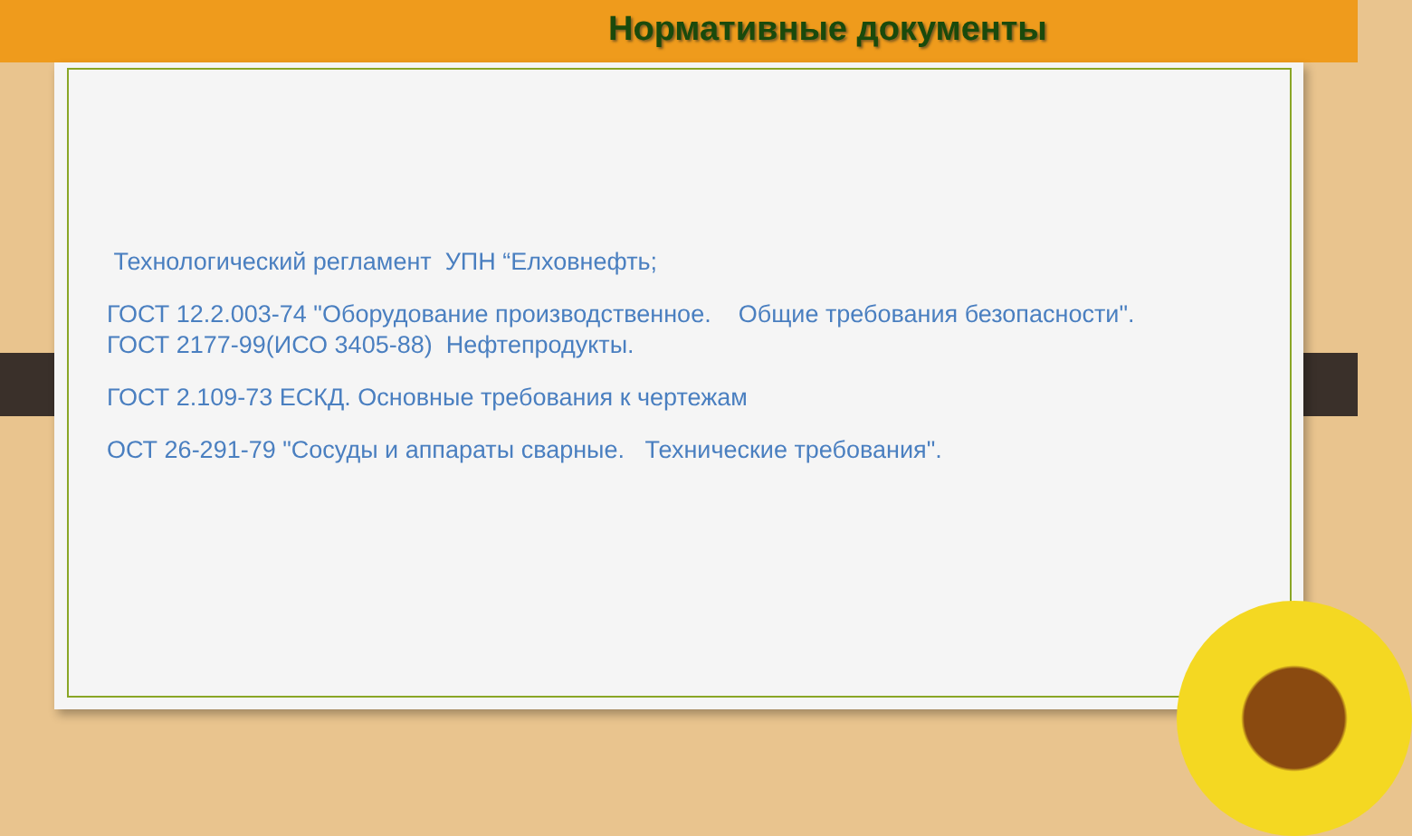Нормативные документы
Технологический регламент УПН “Елховнефть;
ГОСТ 12.2.003-74 "Оборудование производственное. Общие требования безопасности".
ГОСТ 2177-99(ИСО 3405-88) Нефтепродукты.
ГОСТ 2.109-73 ЕСКД. Основные требования к чертежам
ОСТ 26-291-79 "Сосуды и аппараты сварные. Технические требования".